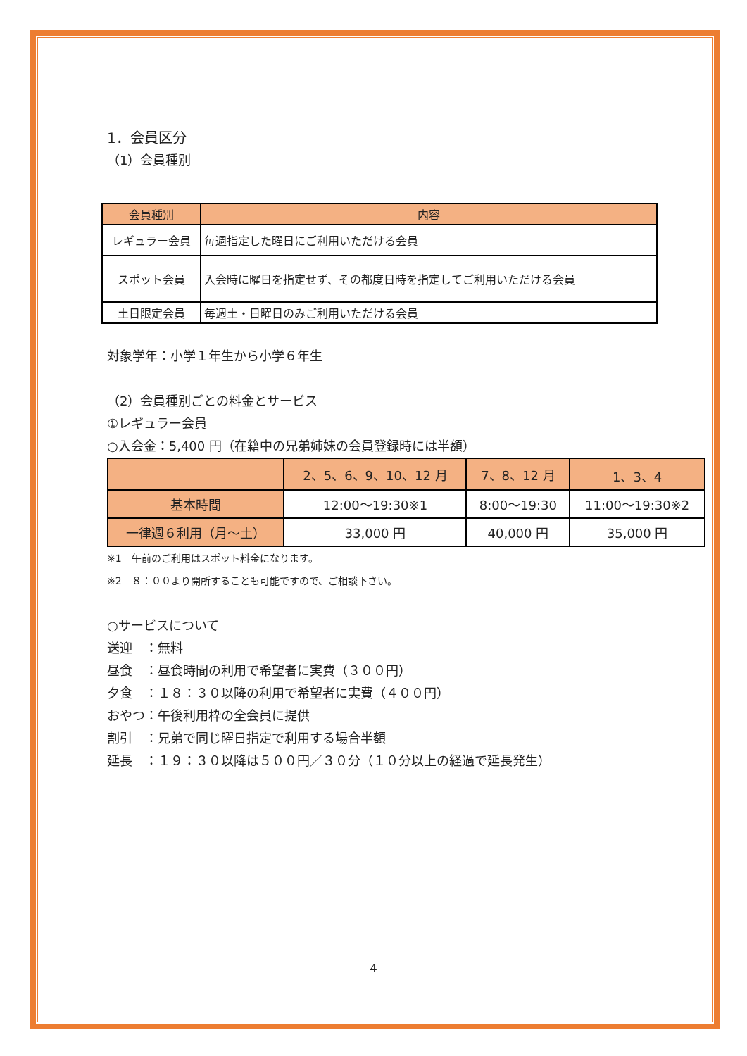1．会員区分
（1）会員種別
| 会員種別 | 内容 |
| --- | --- |
| レギュラー会員 | 毎週指定した曜日にご利用いただける会員 |
| スポット会員 | 入会時に曜日を指定せず、その都度日時を指定してご利用いただける会員 |
| 土日限定会員 | 毎週土・日曜日のみご利用いただける会員 |
対象学年：小学１年生から小学６年生
（2）会員種別ごとの料金とサービス
①レギュラー会員
○入会金：5,400 円（在籍中の兄弟姉妹の会員登録時には半額）
| | 2、5、6、9、10、12 月 | 7、8、12 月 | 1、3、4 |
| --- | --- | --- | --- |
| 基本時間 | 12:00～19:30※1 | 8:00～19:30 | 11:00～19:30※2 |
| 一律週６利用（月～土） | 33,000 円 | 40,000 円 | 35,000 円 |
※1　午前のご利用はスポット料金になります。
※2　８：００より開所することも可能ですので、ご相談下さい。
○サービスについて
送迎　：無料
昼食　：昼食時間の利用で希望者に実費（３００円）
夕食　：１８：３０以降の利用で希望者に実費（４００円）
おやつ：午後利用枠の全会員に提供
割引　：兄弟で同じ曜日指定で利用する場合半額
延長　：１９：３０以降は５００円／３０分（１０分以上の経過で延長発生）
4